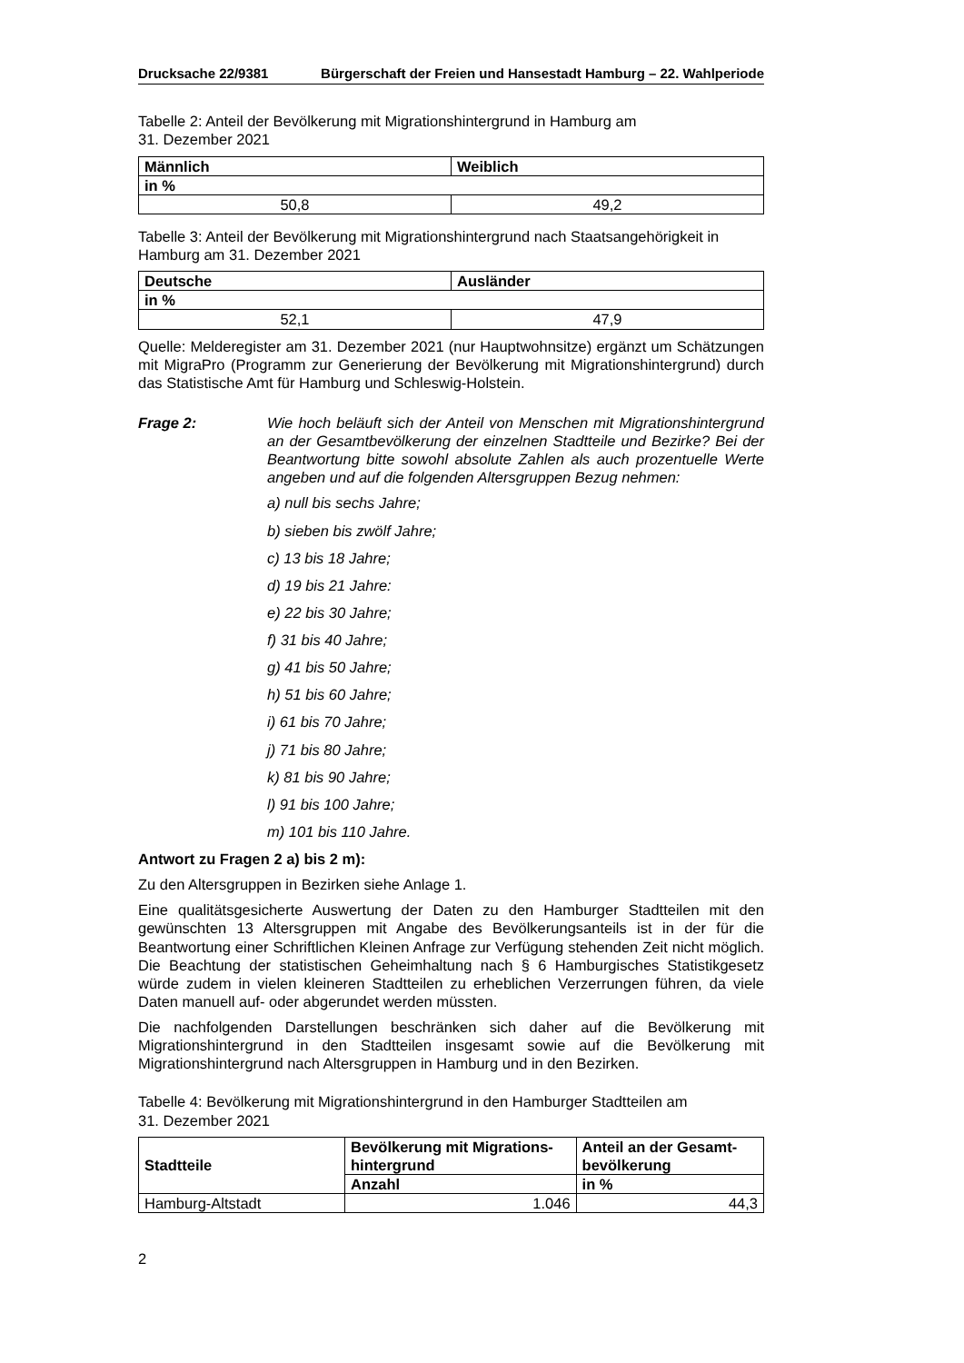Drucksache 22/9381 Bürgerschaft der Freien und Hansestadt Hamburg – 22. Wahlperiode
Tabelle 2: Anteil der Bevölkerung mit Migrationshintergrund in Hamburg am
31. Dezember 2021
| Männlich | Weiblich |
| --- | --- |
| in % | |
| 50,8 | 49,2 |
Tabelle 3: Anteil der Bevölkerung mit Migrationshintergrund nach Staatsangehörigkeit in Hamburg am 31. Dezember 2021
| Deutsche | Ausländer |
| --- | --- |
| in % | |
| 52,1 | 47,9 |
Quelle: Melderegister am 31. Dezember 2021 (nur Hauptwohnsitze) ergänzt um Schätzungen mit MigraPro (Programm zur Generierung der Bevölkerung mit Migrationshintergrund) durch das Statistische Amt für Hamburg und Schleswig-Holstein.
Frage 2: Wie hoch beläuft sich der Anteil von Menschen mit Migrationshintergrund an der Gesamtbevölkerung der einzelnen Stadtteile und Bezirke? Bei der Beantwortung bitte sowohl absolute Zahlen als auch prozentuelle Werte angeben und auf die folgenden Altersgruppen Bezug nehmen:
a) null bis sechs Jahre;
b) sieben bis zwölf Jahre;
c) 13 bis 18 Jahre;
d) 19 bis 21 Jahre:
e) 22 bis 30 Jahre;
f) 31 bis 40 Jahre;
g) 41 bis 50 Jahre;
h) 51 bis 60 Jahre;
i) 61 bis 70 Jahre;
j) 71 bis 80 Jahre;
k) 81 bis 90 Jahre;
l) 91 bis 100 Jahre;
m) 101 bis 110 Jahre.
Antwort zu Fragen 2 a) bis 2 m):
Zu den Altersgruppen in Bezirken siehe Anlage 1.
Eine qualitätsgesicherte Auswertung der Daten zu den Hamburger Stadtteilen mit den gewünschten 13 Altersgruppen mit Angabe des Bevölkerungsanteils ist in der für die Beantwortung einer Schriftlichen Kleinen Anfrage zur Verfügung stehenden Zeit nicht möglich. Die Beachtung der statistischen Geheimhaltung nach § 6 Hamburgisches Statistikgesetz würde zudem in vielen kleineren Stadtteilen zu erheblichen Verzerrungen führen, da viele Daten manuell auf- oder abgerundet werden müssten.
Die nachfolgenden Darstellungen beschränken sich daher auf die Bevölkerung mit Migrationshintergrund in den Stadtteilen insgesamt sowie auf die Bevölkerung mit Migrationshintergrund nach Altersgruppen in Hamburg und in den Bezirken.
Tabelle 4: Bevölkerung mit Migrationshintergrund in den Hamburger Stadtteilen am
31. Dezember 2021
| Stadtteile | Bevölkerung mit Migrations- hintergrund | Anteil an der Gesamt- bevölkerung |
| --- | --- | --- |
| | Anzahl | in % |
| Hamburg-Altstadt | 1.046 | 44,3 |
2